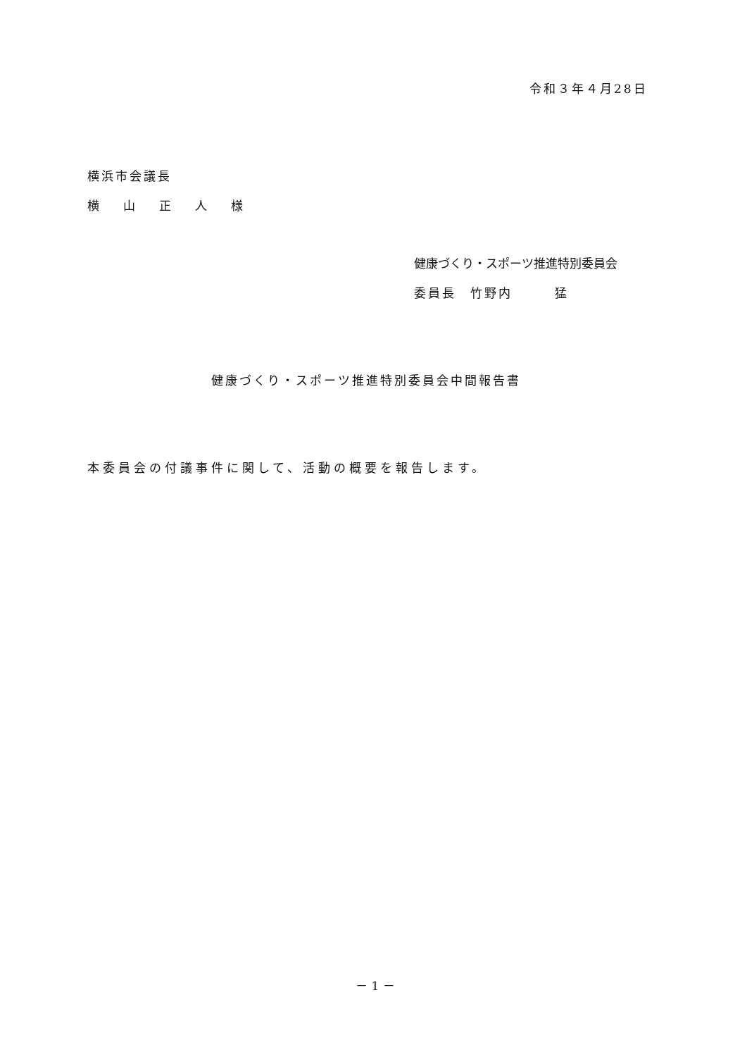令和３年４月28日
横浜市会議長
横　　山　　正　　人　　様
健康づくり・スポーツ推進特別委員会
委員長　竹野内　　　猛
健康づくり・スポーツ推進特別委員会中間報告書
本委員会の付議事件に関して、活動の概要を報告します。
－ 1 －